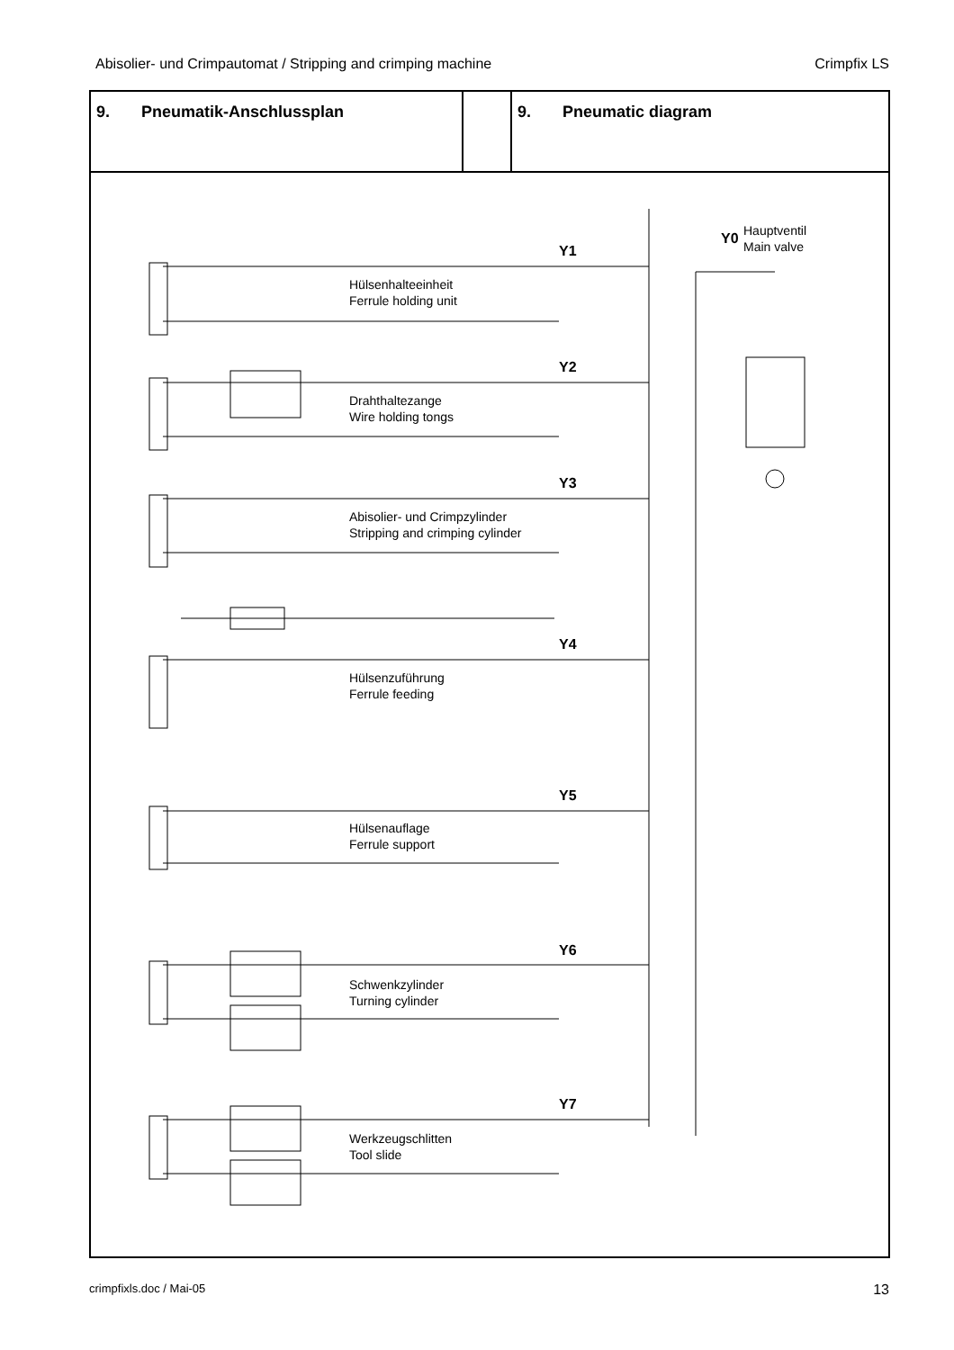Abisolier- und Crimpautomat / Stripping and crimping machine Crimpfix LS
| 9. Pneumatik-Anschlussplan | | 9. Pneumatic diagram |
Y1
Hülsenhalteeinheit
Ferrule holding unit
Y0
Hauptventil
Main valve
Y2
Drahthaltezange
Wire holding tongs
Y3
Abisolier- und Crimpzylinder
Stripping and crimping cylinder
Y4
Hülsenzuführung
Ferrule feeding
Y5
Hülsenauflage
Ferrule support
Y6
Schwenkzylinder
Turning cylinder
Y7
Werkzeugschlitten
Tool slide
crimpfixls.doc / Mai-05 13